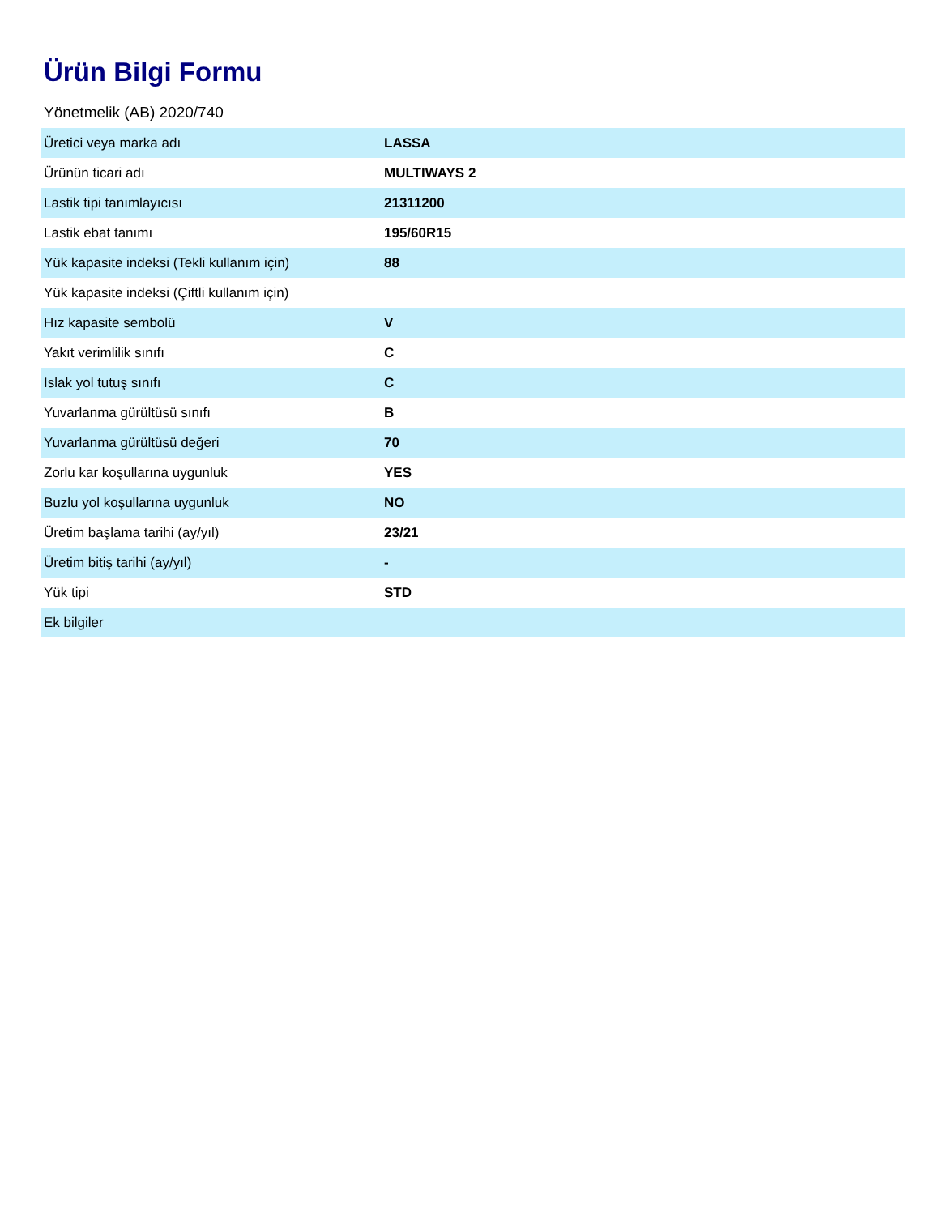Ürün Bilgi Formu
Yönetmelik (AB) 2020/740
| Üretici veya marka adı | LASSA |
| Ürünün ticari adı | MULTIWAYS 2 |
| Lastik tipi tanımlayıcısı | 21311200 |
| Lastik ebat tanımı | 195/60R15 |
| Yük kapasite indeksi (Tekli kullanım için) | 88 |
| Yük kapasite indeksi (Çiftli kullanım için) | |
| Hız kapasite sembolü | V |
| Yakıt verimlilik sınıfı | C |
| Islak yol tutuş sınıfı | C |
| Yuvarlanma gürültüsü sınıfı | B |
| Yuvarlanma gürültüsü değeri | 70 |
| Zorlu kar koşullarına uygunluk | YES |
| Buzlu yol koşullarına uygunluk | NO |
| Üretim başlama tarihi (ay/yıl) | 23/21 |
| Üretim bitiş tarihi (ay/yıl) | - |
| Yük tipi | STD |
| Ek bilgiler | |